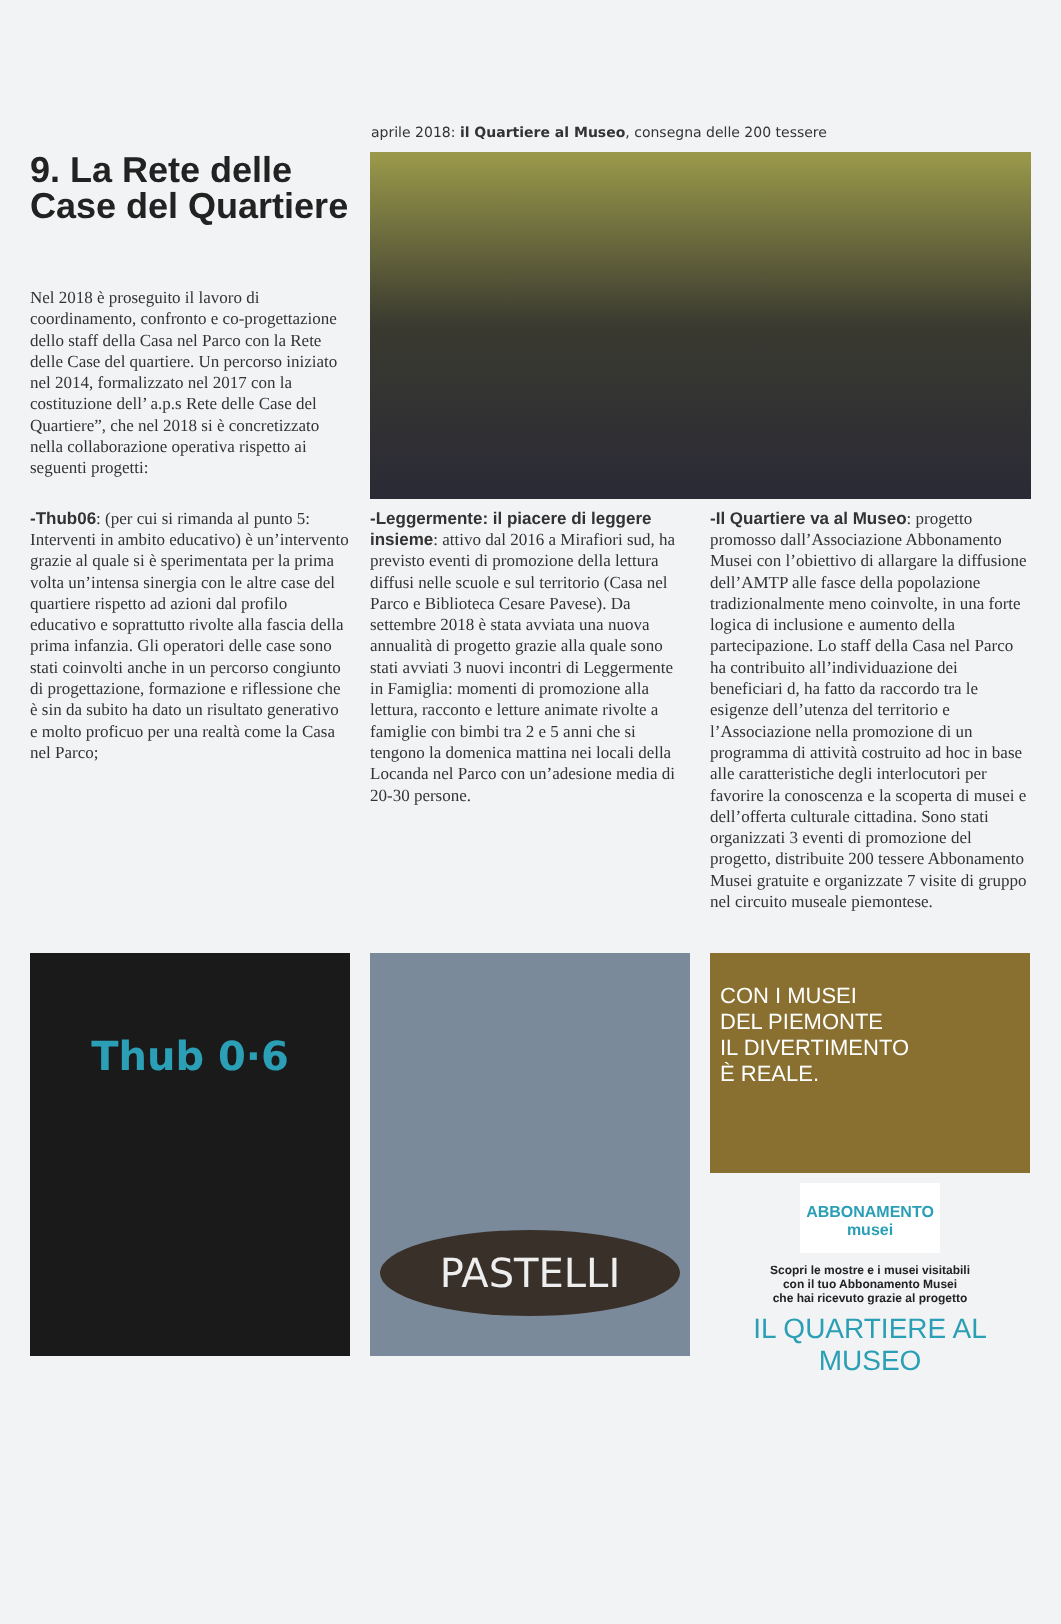aprile 2018: il Quartiere al Museo, consegna delle 200 tessere
9. La Rete delle Case del Quartiere
Nel 2018 è proseguito il lavoro di coordinamento, confronto e co-progettazione dello staff della Casa nel Parco con la Rete delle Case del quartiere. Un percorso iniziato nel 2014, formalizzato nel 2017 con la costituzione dell’ a.p.s Rete delle Case del Quartiere”, che nel 2018 si è concretizzato nella collaborazione operativa rispetto ai seguenti progetti:
-Thub06: (per cui si rimanda al punto 5: Interventi in ambito educativo) è un’intervento grazie al quale si è sperimentata per la prima volta un’intensa sinergia con le altre case del quartiere rispetto ad azioni dal profilo educativo e soprattutto rivolte alla fascia della prima infanzia. Gli operatori delle case sono stati coinvolti anche in un percorso congiunto di progettazione, formazione e riflessione che è sin da subito ha dato un risultato generativo e molto proficuo per una realtà come la Casa nel Parco;
-Leggermente: il piacere di leggere insieme: attivo dal 2016 a Mirafiori sud, ha previsto eventi di promozione della lettura diffusi nelle scuole e sul territorio (Casa nel Parco e Biblioteca Cesare Pavese). Da settembre 2018 è stata avviata una nuova annualità di progetto grazie alla quale sono stati avviati 3 nuovi incontri di Leggermente in Famiglia: momenti di promozione alla lettura, racconto e letture animate rivolte a famiglie con bimbi tra 2 e 5 anni che si tengono la domenica mattina nei locali della Locanda nel Parco con un’adesione media di 20-30 persone.
-Il Quartiere va al Museo: progetto promosso dall’Associazione Abbonamento Musei con l’obiettivo di allargare la diffusione dell’AMTP alle fasce della popolazione tradizionalmente meno coinvolte, in una forte logica di inclusione e aumento della partecipazione. Lo staff della Casa nel Parco ha contribuito all’individuazione dei beneficiari d, ha fatto da raccordo tra le esigenze dell’utenza del territorio e l’Associazione nella promozione di un programma di attività costruito ad hoc in base alle caratteristiche degli interlocutori per favorire la conoscenza e la scoperta di musei e dell’offerta culturale cittadina. Sono stati organizzati 3 eventi di promozione del progetto, distribuite 200 tessere Abbonamento Musei gratuite e organizzate 7 visite di gruppo nel circuito museale piemontese.
Thub 0·6
PASTELLI
CON I MUSEI
DEL PIEMONTE
IL DIVERTIMENTO
È REALE.
ABBONAMENTO musei
Scopri le mostre e i musei visitabili
con il tuo Abbonamento Musei
che hai ricevuto grazie al progetto
IL QUARTIERE AL MUSEO